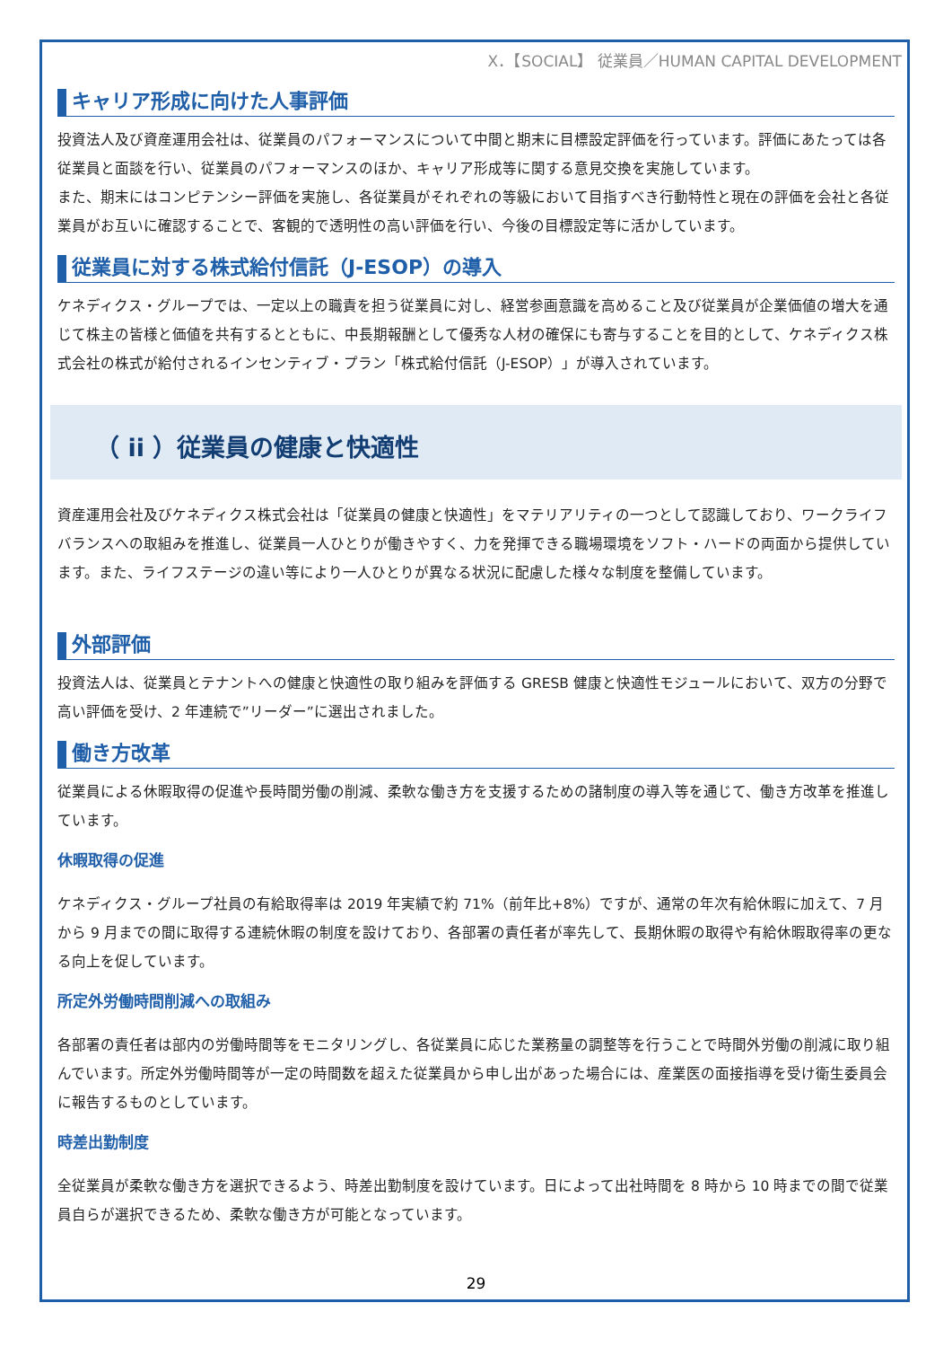X．【SOCIAL】 従業員／HUMAN CAPITAL DEVELOPMENT
キャリア形成に向けた人事評価
投資法人及び資産運用会社は、従業員のパフォーマンスについて中間と期末に目標設定評価を行っています。評価にあたっては各従業員と面談を行い、従業員のパフォーマンスのほか、キャリア形成等に関する意見交換を実施しています。
また、期末にはコンピテンシー評価を実施し、各従業員がそれぞれの等級において目指すべき行動特性と現在の評価を会社と各従業員がお互いに確認することで、客観的で透明性の高い評価を行い、今後の目標設定等に活かしています。
従業員に対する株式給付信託（J-ESOP）の導入
ケネディクス・グループでは、一定以上の職責を担う従業員に対し、経営参画意識を高めること及び従業員が企業価値の増大を通じて株主の皆様と価値を共有するとともに、中長期報酬として優秀な人材の確保にも寄与することを目的として、ケネディクス株式会社の株式が給付されるインセンティブ・プラン「株式給付信託（J-ESOP）」が導入されています。
（ ii ）従業員の健康と快適性
資産運用会社及びケネディクス株式会社は「従業員の健康と快適性」をマテリアリティの一つとして認識しており、ワークライフバランスへの取組みを推進し、従業員一人ひとりが働きやすく、力を発揮できる職場環境をソフト・ハードの両面から提供しています。また、ライフステージの違い等により一人ひとりが異なる状況に配慮した様々な制度を整備しています。
外部評価
投資法人は、従業員とテナントへの健康と快適性の取り組みを評価する GRESB 健康と快適性モジュールにおいて、双方の分野で高い評価を受け、2 年連続で”リーダー”に選出されました。
働き方改革
従業員による休暇取得の促進や長時間労働の削減、柔軟な働き方を支援するための諸制度の導入等を通じて、働き方改革を推進しています。
休暇取得の促進
ケネディクス・グループ社員の有給取得率は 2019 年実績で約 71%（前年比+8%）ですが、通常の年次有給休暇に加えて、7 月から 9 月までの間に取得する連続休暇の制度を設けており、各部署の責任者が率先して、長期休暇の取得や有給休暇取得率の更なる向上を促しています。
所定外労働時間削減への取組み
各部署の責任者は部内の労働時間等をモニタリングし、各従業員に応じた業務量の調整等を行うことで時間外労働の削減に取り組んでいます。所定外労働時間等が一定の時間数を超えた従業員から申し出があった場合には、産業医の面接指導を受け衛生委員会に報告するものとしています。
時差出勤制度
全従業員が柔軟な働き方を選択できるよう、時差出勤制度を設けています。日によって出社時間を 8 時から 10 時までの間で従業員自らが選択できるため、柔軟な働き方が可能となっています。
29